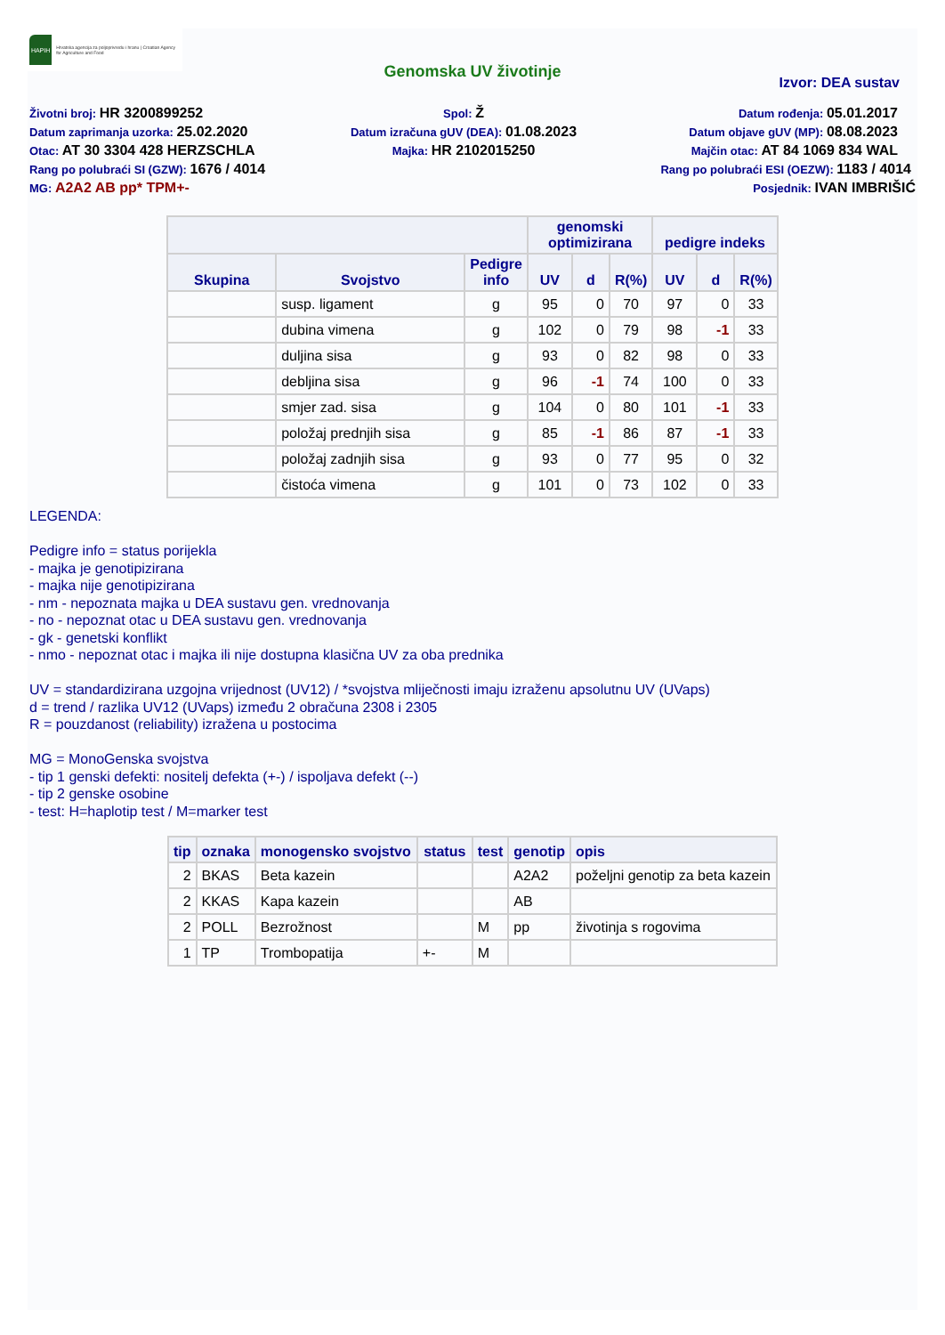HAPIH
Hrvatska agencija za poljoprivredu i hranu | Croatian Agency for Agriculture and Food
Genomska UV životinje
Izvor: DEA sustav
Životni broj: HR 3200899252
Spol: Ž
Datum rođenja: 05.01.2017
Datum zaprimanja uzorka: 25.02.2020
Datum izračuna gUV (DEA): 01.08.2023
Datum objave gUV (MP): 08.08.2023
Otac: AT 30 3304 428 HERZSCHLA
Majka: HR 2102015250
Majčin otac: AT 84 1069 834 WAL
Rang po polubraći SI (GZW): 1676 / 4014
Rang po polubraći ESI (OEZW): 1183 / 4014
MG: A2A2 AB pp* TPM+-
Posjednik: IVAN IMBRIŠIĆ
| | | | genomski optimizirana | | | pedigre indeks | | |
| --- | --- | --- | --- | --- | --- | --- | --- | --- |
| Skupina | Svojstvo | Pedigre info | UV | d | R(%) | UV | d | R(%) |
| | susp. ligament | g | 95 | 0 | 70 | 97 | 0 | 33 |
| | dubina vimena | g | 102 | 0 | 79 | 98 | -1 | 33 |
| | duljina sisa | g | 93 | 0 | 82 | 98 | 0 | 33 |
| | debljina sisa | g | 96 | -1 | 74 | 100 | 0 | 33 |
| | smjer zad. sisa | g | 104 | 0 | 80 | 101 | -1 | 33 |
| | položaj prednjih sisa | g | 85 | -1 | 86 | 87 | -1 | 33 |
| | položaj zadnjih sisa | g | 93 | 0 | 77 | 95 | 0 | 32 |
| | čistoća vimena | g | 101 | 0 | 73 | 102 | 0 | 33 |
LEGENDA:
Pedigre info = status porijekla
- majka je genotipizirana
- majka nije genotipizirana
- nm - nepoznata majka u DEA sustavu gen. vrednovanja
- no - nepoznat otac u DEA sustavu gen. vrednovanja
- gk - genetski konflikt
- nmo - nepoznat otac i majka ili nije dostupna klasična UV za oba prednika
UV = standardizirana uzgojna vrijednost (UV12) / *svojstva mliječnosti imaju izraženu apsolutnu UV (UVaps)
d = trend / razlika UV12 (UVaps) između 2 obračuna 2308 i 2305
R = pouzdanost (reliability) izražena u postocima
MG = MonoGenska svojstva
- tip 1 genski defekti: nositelj defekta (+-) / ispoljava defekt (--)
- tip 2 genske osobine
- test: H=haplotip test / M=marker test
| tip | oznaka | monogensko svojstvo | status | test | genotip | opis |
| --- | --- | --- | --- | --- | --- | --- |
| 2 | BKAS | Beta kazein | | | A2A2 | poželjni genotip za beta kazein |
| 2 | KKAS | Kapa kazein | | | AB | |
| 2 | POLL | Bezrožnost | | M | pp | životinja s rogovima |
| 1 | TP | Trombopatija | +- | M | | |